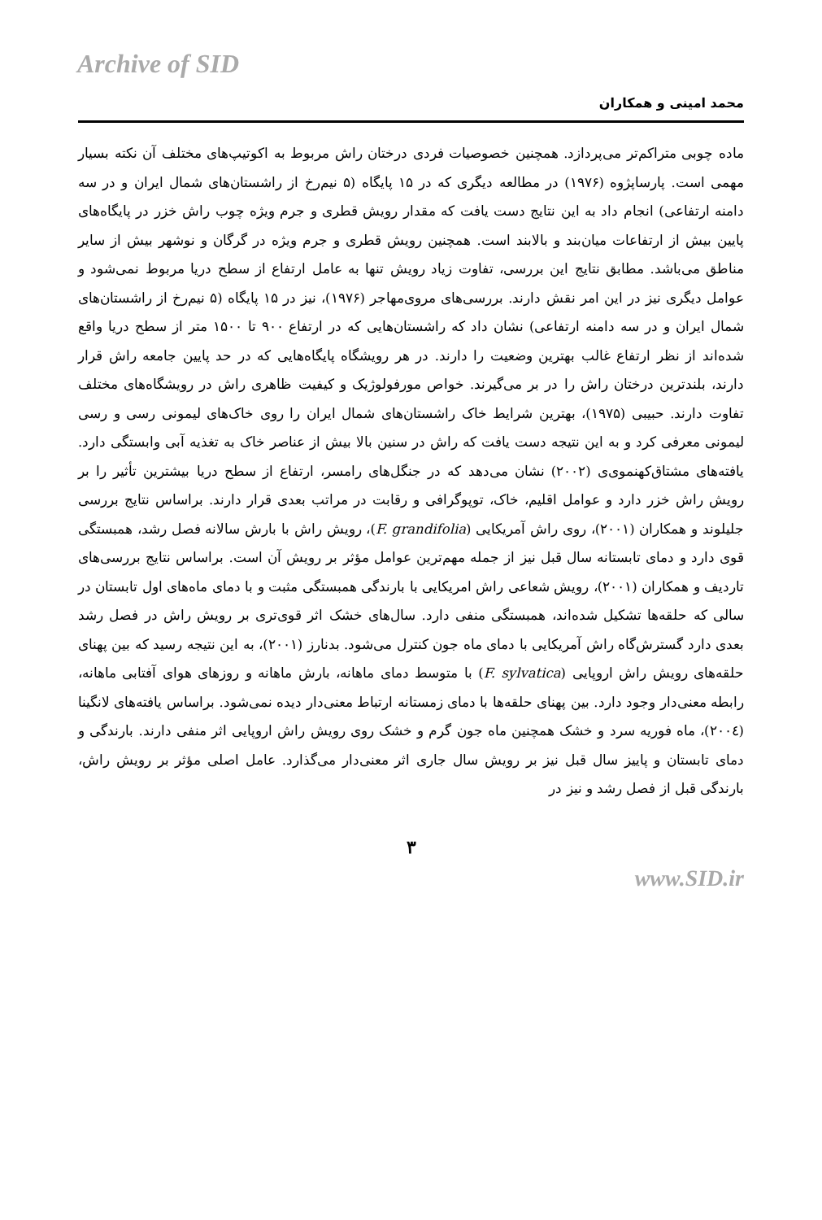Archive of SID
محمد امینی و همکاران
ماده چوبی متراکم‌تر می‌پردازد. همچنین خصوصیات فردی درختان راش مربوط به اکوتیپ‌های مختلف آن نکته بسیار مهمی است. پارساپژوه (۱۹۷۶) در مطالعه دیگری که در ۱۵ پایگاه (۵ نیم‌رخ از راشستان‌های شمال ایران و در سه دامنه ارتفاعی) انجام داد به این نتایج دست یافت که مقدار رویش قطری و جرم ویژه چوب راش خزر در پایگاه‌های پایین بیش از ارتفاعات میان‌بند و بالابند است. همچنین رویش قطری و جرم ویژه در گرگان و نوشهر بیش از سایر مناطق می‌باشد. مطابق نتایج این بررسی، تفاوت زیاد رویش تنها به عامل ارتفاع از سطح دریا مربوط نمی‌شود و عوامل دیگری نیز در این امر نقش دارند. بررسی‌های مروی‌مهاجر (۱۹۷۶)، نیز در ۱۵ پایگاه (۵ نیم‌رخ از راشستان‌های شمال ایران و در سه دامنه ارتفاعی) نشان داد که راشستان‌هایی که در ارتفاع ۹۰۰ تا ۱۵۰۰ متر از سطح دریا واقع شده‌اند از نظر ارتفاع غالب بهترین وضعیت را دارند. در هر رویشگاه پایگاه‌هایی که در حد پایین جامعه راش قرار دارند، بلندترین درختان راش را در بر می‌گیرند. خواص مورفولوژیک و کیفیت ظاهری راش در رویشگاه‌های مختلف تفاوت دارند. حبیبی (۱۹۷۵)، بهترین شرایط خاک راشستان‌های شمال ایران را روی خاک‌های لیمونی رسی و رسی لیمونی معرفی کرد و به این نتیجه دست یافت که راش در سنین بالا بیش از عناصر خاک به تغذیه آبی وابستگی دارد. یافته‌های مشتاق‌کهنموی‌ی (۲۰۰۲) نشان می‌دهد که در جنگل‌های رامسر، ارتفاع از سطح دریا بیشترین تأثیر را بر رویش راش خزر دارد و عوامل اقلیم، خاک، توپوگرافی و رقابت در مراتب بعدی قرار دارند. براساس نتایج بررسی جلیلوند و همکاران (۲۰۰۱)، روی راش آمریکایی (F. grandifolia)، رویش راش با بارش سالانه فصل رشد، همبستگی قوی دارد و دمای تابستانه سال قبل نیز از جمله مهم‌ترین عوامل مؤثر بر رویش آن است. براساس نتایج بررسی‌های تاردیف و همکاران (۲۰۰۱)، رویش شعاعی راش امریکایی با بارندگی همبستگی مثبت و با دمای ماه‌های اول تابستان در سالی که حلقه‌ها تشکیل شده‌اند، همبستگی منفی دارد. سال‌های خشک اثر قوی‌تری بر رویش راش در فصل رشد بعدی دارد گسترش‌گاه راش آمریکایی با دمای ماه جون کنترل می‌شود. بدنارز (۲۰۰۱)، به این نتیجه رسید که بین پهنای حلقه‌های رویش راش اروپایی (F. sylvatica) با متوسط دمای ماهانه، بارش ماهانه و روزهای هوای آفتابی ماهانه، رابطه معنی‌دار وجود دارد. بین پهنای حلقه‌ها با دمای زمستانه ارتباط معنی‌دار دیده نمی‌شود. براساس یافته‌های لانگینا (۲۰۰٤)، ماه فوریه سرد و خشک همچنین ماه جون گرم و خشک روی رویش راش اروپایی اثر منفی دارند. بارندگی و دمای تابستان و پاییز سال قبل نیز بر رویش سال جاری اثر معنی‌دار می‌گذارد. عامل اصلی مؤثر بر رویش راش، بارندگی قبل از فصل رشد و نیز در
۳
www.SID.ir